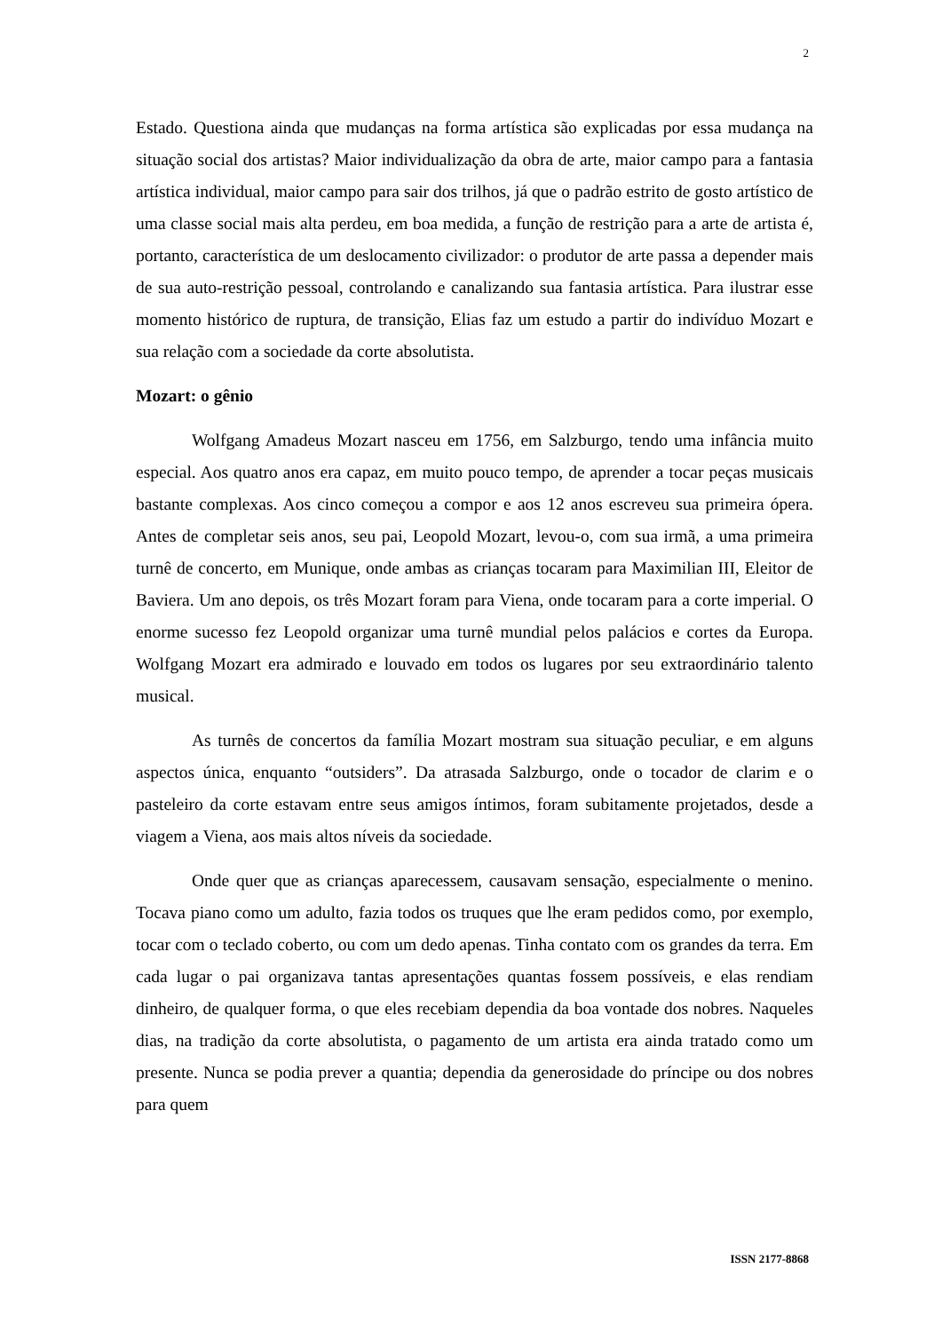2
Estado. Questiona ainda que mudanças na forma artística são explicadas por essa mudança na situação social dos artistas? Maior individualização da obra de arte, maior campo para a fantasia artística individual, maior campo para sair dos trilhos, já que o padrão estrito de gosto artístico de uma classe social mais alta perdeu, em boa medida, a função de restrição para a arte de artista é, portanto, característica de um deslocamento civilizador: o produtor de arte passa a depender mais de sua auto-restrição pessoal, controlando e canalizando sua fantasia artística. Para ilustrar esse momento histórico de ruptura, de transição, Elias faz um estudo a partir do indivíduo Mozart e sua relação com a sociedade da corte absolutista.
Mozart: o gênio
Wolfgang Amadeus Mozart nasceu em 1756, em Salzburgo, tendo uma infância muito especial. Aos quatro anos era capaz, em muito pouco tempo, de aprender a tocar peças musicais bastante complexas. Aos cinco começou a compor e aos 12 anos escreveu sua primeira ópera. Antes de completar seis anos, seu pai, Leopold Mozart, levou-o, com sua irmã, a uma primeira turnê de concerto, em Munique, onde ambas as crianças tocaram para Maximilian III, Eleitor de Baviera. Um ano depois, os três Mozart foram para Viena, onde tocaram para a corte imperial. O enorme sucesso fez Leopold organizar uma turnê mundial pelos palácios e cortes da Europa. Wolfgang Mozart era admirado e louvado em todos os lugares por seu extraordinário talento musical.
As turnês de concertos da família Mozart mostram sua situação peculiar, e em alguns aspectos única, enquanto “outsiders”. Da atrasada Salzburgo, onde o tocador de clarim e o pasteleiro da corte estavam entre seus amigos íntimos, foram subitamente projetados, desde a viagem a Viena, aos mais altos níveis da sociedade.
Onde quer que as crianças aparecessem, causavam sensação, especialmente o menino. Tocava piano como um adulto, fazia todos os truques que lhe eram pedidos como, por exemplo, tocar com o teclado coberto, ou com um dedo apenas. Tinha contato com os grandes da terra. Em cada lugar o pai organizava tantas apresentações quantas fossem possíveis, e elas rendiam dinheiro, de qualquer forma, o que eles recebiam dependia da boa vontade dos nobres. Naqueles dias, na tradição da corte absolutista, o pagamento de um artista era ainda tratado como um presente. Nunca se podia prever a quantia; dependia da generosidade do príncipe ou dos nobres para quem
ISSN 2177-8868